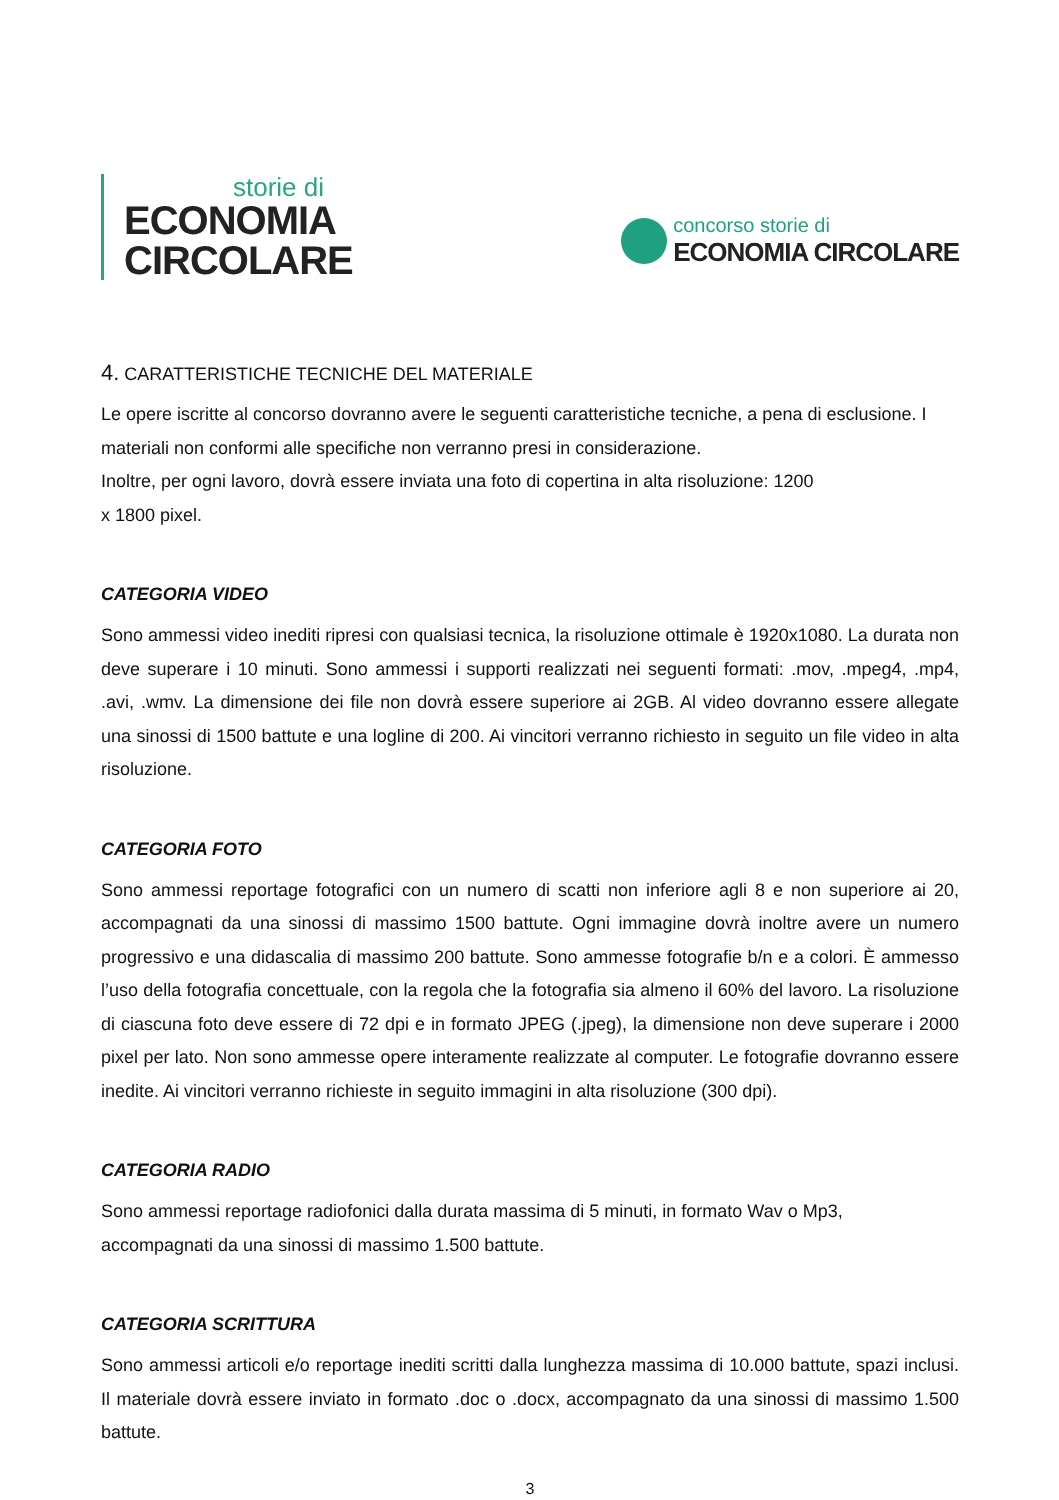storie di
ECONOMIA
CIRCOLARE
concorso storie di
ECONOMIA CIRCOLARE
4. CARATTERISTICHE TECNICHE DEL MATERIALE
Le opere iscritte al concorso dovranno avere le seguenti caratteristiche tecniche, a pena di esclusione. I materiali non conformi alle specifiche non verranno presi in considerazione.
Inoltre, per ogni lavoro, dovrà essere inviata una foto di copertina in alta risoluzione: 1200
x 1800 pixel.
CATEGORIA VIDEO
Sono ammessi video inediti ripresi con qualsiasi tecnica, la risoluzione ottimale è 1920x1080. La durata non deve superare i 10 minuti. Sono ammessi i supporti realizzati nei seguenti formati: .mov, .mpeg4, .mp4, .avi, .wmv. La dimensione dei file non dovrà essere superiore ai 2GB. Al video dovranno essere allegate una sinossi di 1500 battute e una logline di 200. Ai vincitori verranno richiesto in seguito un file video in alta risoluzione.
CATEGORIA FOTO
Sono ammessi reportage fotografici con un numero di scatti non inferiore agli 8 e non superiore ai 20, accompagnati da una sinossi di massimo 1500 battute. Ogni immagine dovrà inoltre avere un numero progressivo e una didascalia di massimo 200 battute. Sono ammesse fotografie b/n e a colori. È ammesso l’uso della fotografia concettuale, con la regola che la fotografia sia almeno il 60% del lavoro. La risoluzione di ciascuna foto deve essere di 72 dpi e in formato JPEG (.jpeg), la dimensione non deve superare i 2000 pixel per lato. Non sono ammesse opere interamente realizzate al computer. Le fotografie dovranno essere inedite. Ai vincitori verranno richieste in seguito immagini in alta risoluzione (300 dpi).
CATEGORIA RADIO
Sono ammessi reportage radiofonici dalla durata massima di 5 minuti, in formato Wav o Mp3, accompagnati da una sinossi di massimo 1.500 battute.
CATEGORIA SCRITTURA
Sono ammessi articoli e/o reportage inediti scritti dalla lunghezza massima di 10.000 battute, spazi inclusi. Il materiale dovrà essere inviato in formato .doc o .docx, accompagnato da una sinossi di massimo 1.500 battute.
3